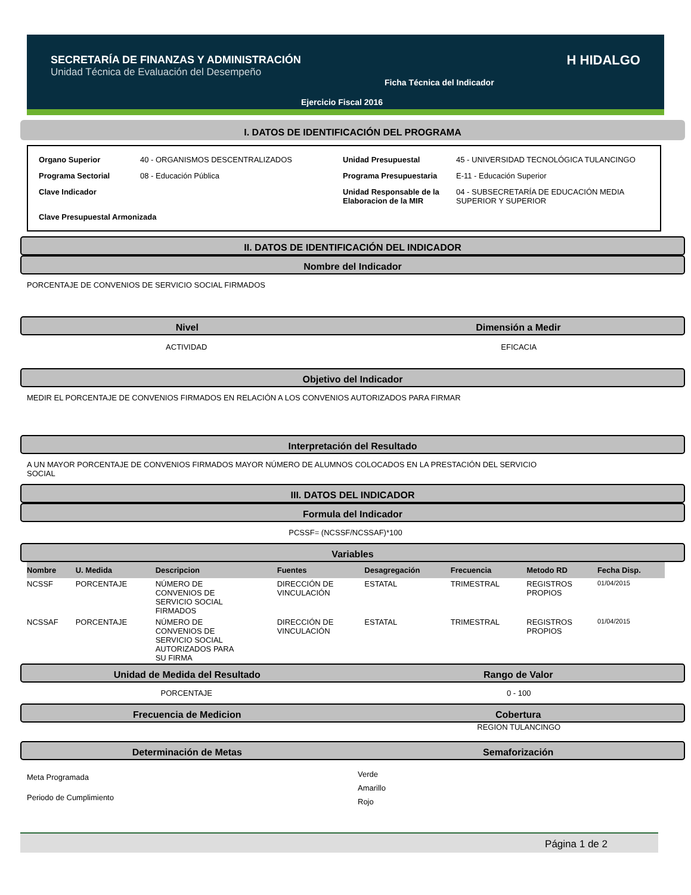SECRETARÍA DE FINANZAS Y ADMINISTRACIÓN
Unidad Técnica de Evaluación del Desempeño
Ficha Técnica del Indicador
Ejercicio Fiscal 2016
H HIDALGO
I. DATOS DE IDENTIFICACIÓN DEL PROGRAMA
| Organo Superior | 40 - ORGANISMOS DESCENTRALIZADOS | Unidad Presupuestal | 45 - UNIVERSIDAD TECNOLÓGICA TULANCINGO |
| Programa Sectorial | 08 - Educación Pública | Programa Presupuestaria | E-11 - Educación Superior |
| Clave Indicador | | Unidad Responsable de la Elaboracion de la MIR | 04 - SUBSECRETARÍA DE EDUCACIÓN MEDIA SUPERIOR Y SUPERIOR |
| Clave Presupuestal Armonizada | | | |
II. DATOS DE IDENTIFICACIÓN DEL INDICADOR
Nombre del Indicador
PORCENTAJE DE CONVENIOS DE SERVICIO SOCIAL FIRMADOS
Nivel Dimensión a Medir
ACTIVIDAD EFICACIA
Objetivo del Indicador
MEDIR EL PORCENTAJE DE CONVENIOS FIRMADOS EN RELACIÓN A LOS CONVENIOS AUTORIZADOS PARA FIRMAR
Interpretación del Resultado
A UN MAYOR PORCENTAJE DE CONVENIOS FIRMADOS MAYOR NÚMERO DE ALUMNOS COLOCADOS EN LA PRESTACIÓN DEL SERVICIO
SOCIAL
III. DATOS DEL INDICADOR
Formula del Indicador
PCSSF= (NCSSF/NCSSAF)*100
Variables
| Nombre | U. Medida | Descripcion | Fuentes | Desagregación | Frecuencia | Metodo RD | Fecha Disp. |
| --- | --- | --- | --- | --- | --- | --- | --- |
| NCSSF | PORCENTAJE | NÚMERO DE CONVENIOS DE SERVICIO SOCIAL FIRMADOS | DIRECCIÓN DE VINCULACIÓN | ESTATAL | TRIMESTRAL | REGISTROS PROPIOS | 01/04/2015 |
| NCSSAF | PORCENTAJE | NÚMERO DE CONVENIOS DE SERVICIO SOCIAL AUTORIZADOS PARA SU FIRMA | DIRECCIÓN DE VINCULACIÓN | ESTATAL | TRIMESTRAL | REGISTROS PROPIOS | 01/04/2015 |
Unidad de Medida del Resultado Rango de Valor
PORCENTAJE 0 - 100
Frecuencia de Medicion Cobertura
REGION TULANCINGO
Determinación de Metas Semaforización
Meta Programada
Periodo de Cumplimiento
Verde
Amarillo
Rojo
Página 1 de 2